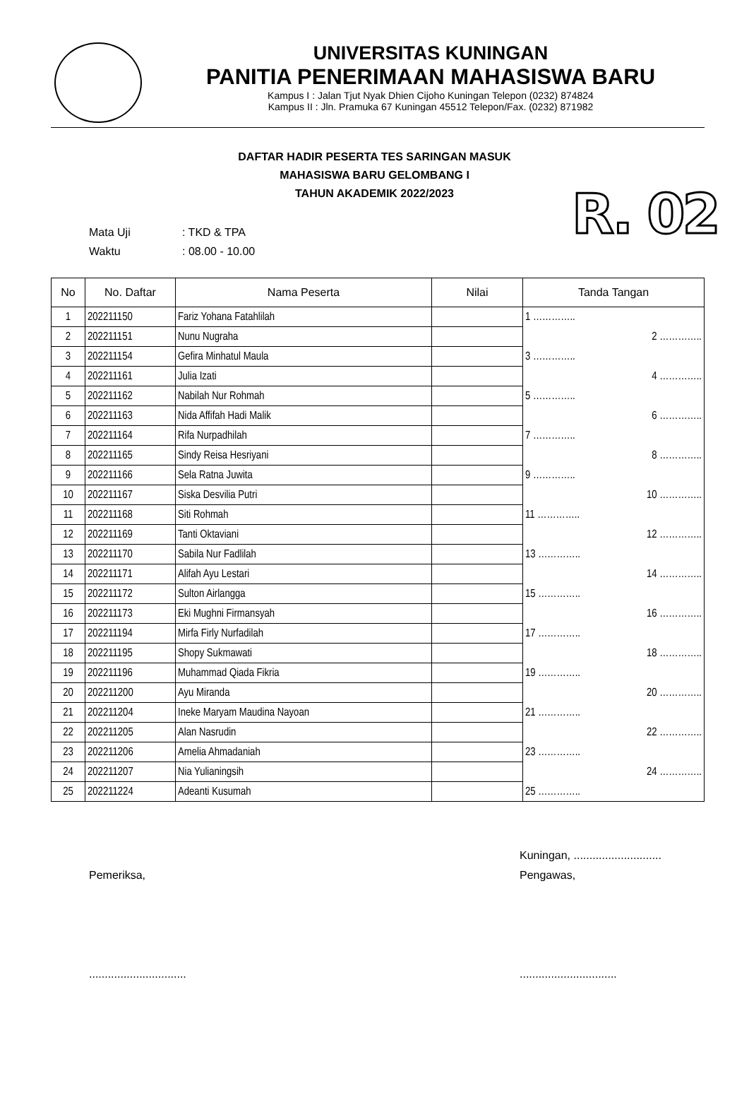UNIVERSITAS KUNINGAN
PANITIA PENERIMAAN MAHASISWA BARU
Kampus I : Jalan Tjut Nyak Dhien Cijoho Kuningan Telepon (0232) 874824
Kampus II : Jln. Pramuka 67 Kuningan 45512 Telepon/Fax. (0232) 871982
DAFTAR HADIR PESERTA TES SARINGAN MASUK
MAHASISWA BARU GELOMBANG I
TAHUN AKADEMIK 2022/2023
R. 02
Mata Uji: TKD & TPA
Waktu: 08.00 - 10.00
| No | No. Daftar | Nama Peserta | Nilai | Tanda Tangan |
| --- | --- | --- | --- | --- |
| 1 | 202211150 | Fariz Yohana Fatahlilah | | 1 ………….. |
| 2 | 202211151 | Nunu Nugraha | | 2 ………….. |
| 3 | 202211154 | Gefira Minhatul Maula | | 3 ………….. |
| 4 | 202211161 | Julia Izati | | 4 ………….. |
| 5 | 202211162 | Nabilah Nur Rohmah | | 5 ………….. |
| 6 | 202211163 | Nida Affifah Hadi Malik | | 6 ………….. |
| 7 | 202211164 | Rifa Nurpadhilah | | 7 ………….. |
| 8 | 202211165 | Sindy Reisa Hesriyani | | 8 ………….. |
| 9 | 202211166 | Sela Ratna Juwita | | 9 ………….. |
| 10 | 202211167 | Siska Desvilia Putri | | 10 ………….. |
| 11 | 202211168 | Siti Rohmah | | 11 ………….. |
| 12 | 202211169 | Tanti Oktaviani | | 12 ………….. |
| 13 | 202211170 | Sabila Nur Fadlilah | | 13 ………….. |
| 14 | 202211171 | Alifah Ayu Lestari | | 14 ………….. |
| 15 | 202211172 | Sulton Airlangga | | 15 ………….. |
| 16 | 202211173 | Eki Mughni Firmansyah | | 16 ………….. |
| 17 | 202211194 | Mirfa Firly Nurfadilah | | 17 ………….. |
| 18 | 202211195 | Shopy Sukmawati | | 18 ………….. |
| 19 | 202211196 | Muhammad Qiada Fikria | | 19 ………….. |
| 20 | 202211200 | Ayu Miranda | | 20 ………….. |
| 21 | 202211204 | Ineke Maryam Maudina Nayoan | | 21 ………….. |
| 22 | 202211205 | Alan Nasrudin | | 22 ………….. |
| 23 | 202211206 | Amelia Ahmadaniah | | 23 ………….. |
| 24 | 202211207 | Nia Yulianingsih | | 24 ………….. |
| 25 | 202211224 | Adeanti Kusumah | | 25 ………….. |
Pemeriksa,
...............................
Kuningan, ............................
Pengawas,
...............................